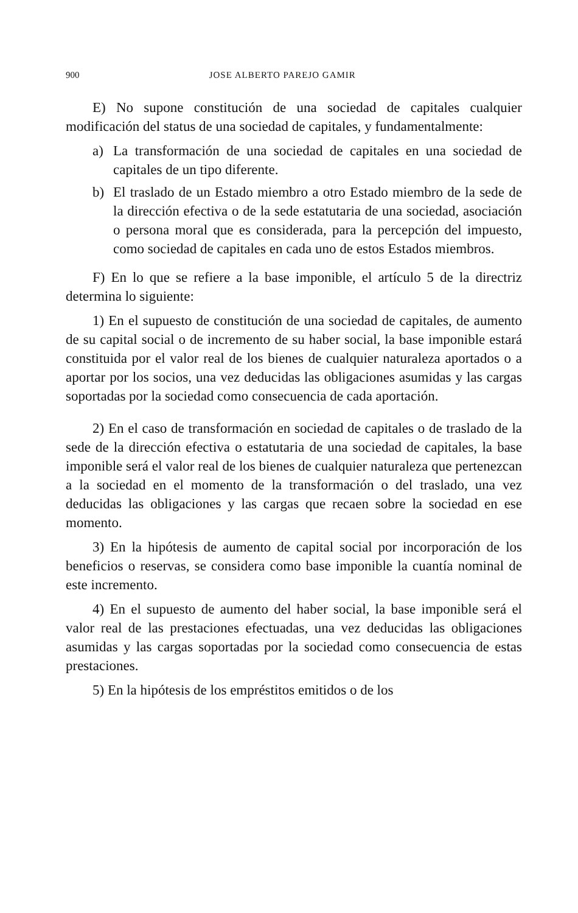900 JOSE ALBERTO PAREJO GAMIR
E) No supone constitución de una sociedad de capitales cualquier modificación del status de una sociedad de capitales, y fundamentalmente:
a) La transformación de una sociedad de capitales en una sociedad de capitales de un tipo diferente.
b) El traslado de un Estado miembro a otro Estado miembro de la sede de la dirección efectiva o de la sede estatutaria de una sociedad, asociación o persona moral que es considerada, para la percepción del impuesto, como sociedad de capitales en cada uno de estos Estados miembros.
F) En lo que se refiere a la base imponible, el artículo 5 de la directriz determina lo siguiente:
1) En el supuesto de constitución de una sociedad de capitales, de aumento de su capital social o de incremento de su haber social, la base imponible estará constituida por el valor real de los bienes de cualquier naturaleza aportados o a aportar por los socios, una vez deducidas las obligaciones asumidas y las cargas soportadas por la sociedad como consecuencia de cada aportación.
2) En el caso de transformación en sociedad de capitales o de traslado de la sede de la dirección efectiva o estatutaria de una sociedad de capitales, la base imponible será el valor real de los bienes de cualquier naturaleza que pertenezcan a la sociedad en el momento de la transformación o del traslado, una vez deducidas las obligaciones y las cargas que recaen sobre la sociedad en ese momento.
3) En la hipótesis de aumento de capital social por incorporación de los beneficios o reservas, se considera como base imponible la cuantía nominal de este incremento.
4) En el supuesto de aumento del haber social, la base imponible será el valor real de las prestaciones efectuadas, una vez deducidas las obligaciones asumidas y las cargas soportadas por la sociedad como consecuencia de estas prestaciones.
5) En la hipótesis de los empréstitos emitidos o de los